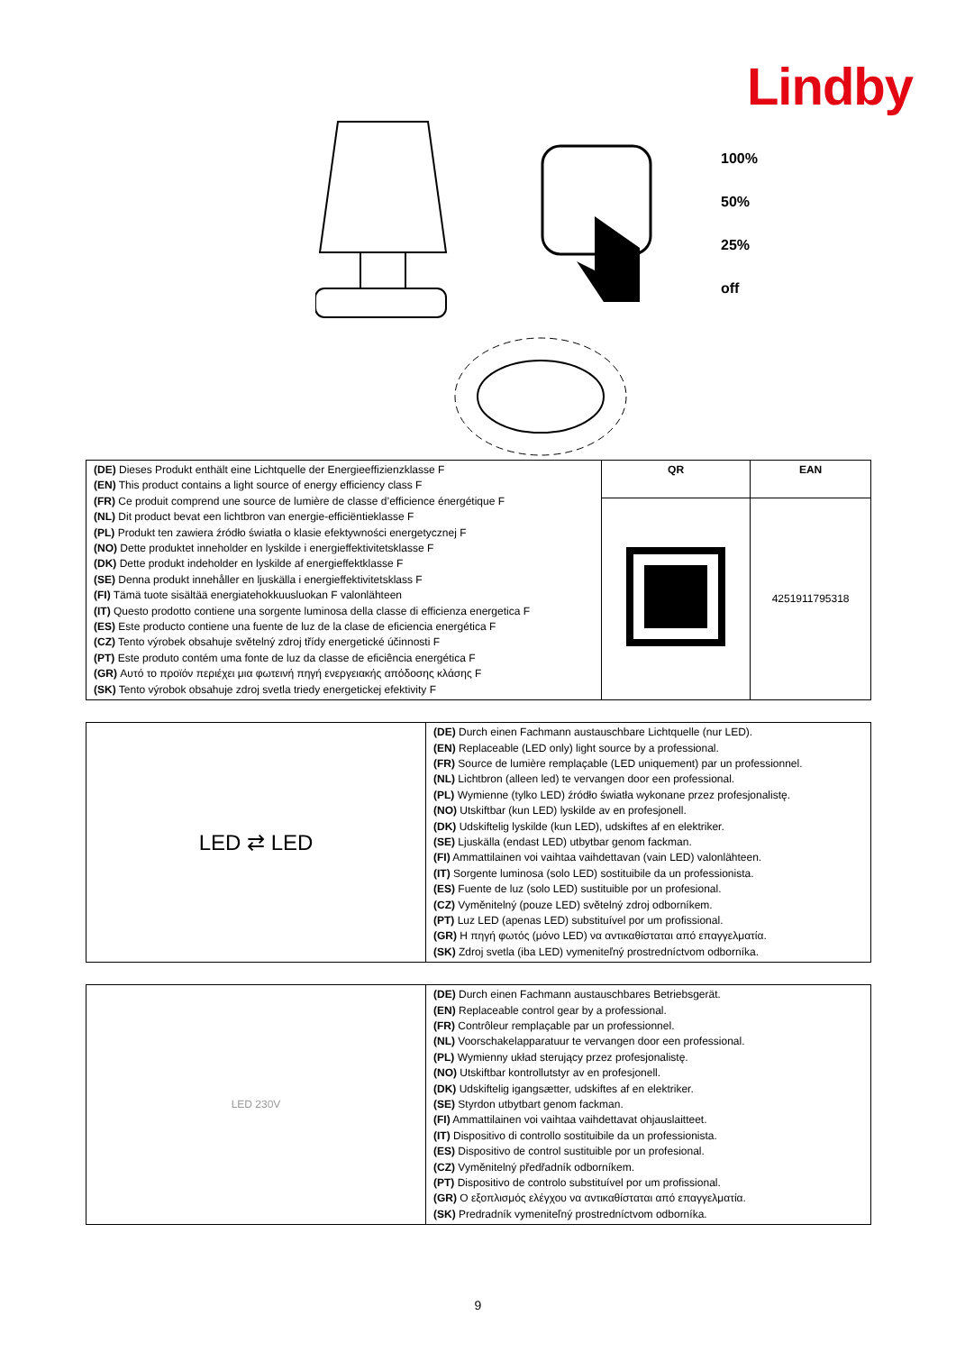Lindby
100%
50%
25%
off
| (DE) Dieses Produkt enthält eine Lichtquelle der Energieeffizienzklasse F (EN) This product contains a light source of energy efficiency class F (FR) Ce produit comprend une source de lumière de classe d’efficience énergétique F (NL) Dit product bevat een lichtbron van energie-efficiëntieklasse F (PL) Produkt ten zawiera źródło światła o klasie efektywności energetycznej F (NO) Dette produktet inneholder en lyskilde i energieffektivitetsklasse F (DK) Dette produkt indeholder en lyskilde af energieffektklasse F (SE) Denna produkt innehåller en ljuskälla i energieffektivitetsklass F (FI) Tämä tuote sisältää energiatehokkuusluokan F valonlähteen (IT) Questo prodotto contiene una sorgente luminosa della classe di efficienza energetica F (ES) Este producto contiene una fuente de luz de la clase de eficiencia energética F (CZ) Tento výrobek obsahuje světelný zdroj třídy energetické účinnosti F (PT) Este produto contém uma fonte de luz da classe de eficiência energética F (GR) Αυτό το προϊόν περιέχει μια φωτεινή πηγή ενεργειακής απόδοσης κλάσης F (SK) Tento výrobok obsahuje zdroj svetla triedy energetickej efektivity F | QR | EAN |
| | | 4251911795318 |
| LED ⇄ LED | (DE) Durch einen Fachmann austauschbare Lichtquelle (nur LED). (EN) Replaceable (LED only) light source by a professional. (FR) Source de lumière remplaçable (LED uniquement) par un professionnel. (NL) Lichtbron (alleen led) te vervangen door een professional. (PL) Wymienne (tylko LED) źródło światła wykonane przez profesjonalistę. (NO) Utskiftbar (kun LED) lyskilde av en profesjonell. (DK) Udskiftelig lyskilde (kun LED), udskiftes af en elektriker. (SE) Ljuskälla (endast LED) utbytbar genom fackman. (FI) Ammattilainen voi vaihtaa vaihdettavan (vain LED) valonlähteen. (IT) Sorgente luminosa (solo LED) sostituibile da un professionista. (ES) Fuente de luz (solo LED) sustituible por un profesional. (CZ) Vyměnitelný (pouze LED) světelný zdroj odborníkem. (PT) Luz LED (apenas LED) substituível por um profissional. (GR) Η πηγή φωτός (μόνο LED) να αντικαθίσταται από επαγγελματία. (SK) Zdroj svetla (iba LED) vymeniteľný prostredníctvom odborníka. |
| LED 230V | (DE) Durch einen Fachmann austauschbares Betriebsgerät. (EN) Replaceable control gear by a professional. (FR) Contrôleur remplaçable par un professionnel. (NL) Voorschakelapparatuur te vervangen door een professional. (PL) Wymienny układ sterujący przez profesjonalistę. (NO) Utskiftbar kontrollutstyr av en profesjonell. (DK) Udskiftelig igangsætter, udskiftes af en elektriker. (SE) Styrdon utbytbart genom fackman. (FI) Ammattilainen voi vaihtaa vaihdettavat ohjauslaitteet. (IT) Dispositivo di controllo sostituibile da un professionista. (ES) Dispositivo de control sustituible por un profesional. (CZ) Vyměnitelný předřadník odborníkem. (PT) Dispositivo de controlo substituível por um profissional. (GR) Ο εξοπλισμός ελέγχου να αντικαθίσταται από επαγγελματία. (SK) Predradník vymeniteľný prostredníctvom odborníka. |
9